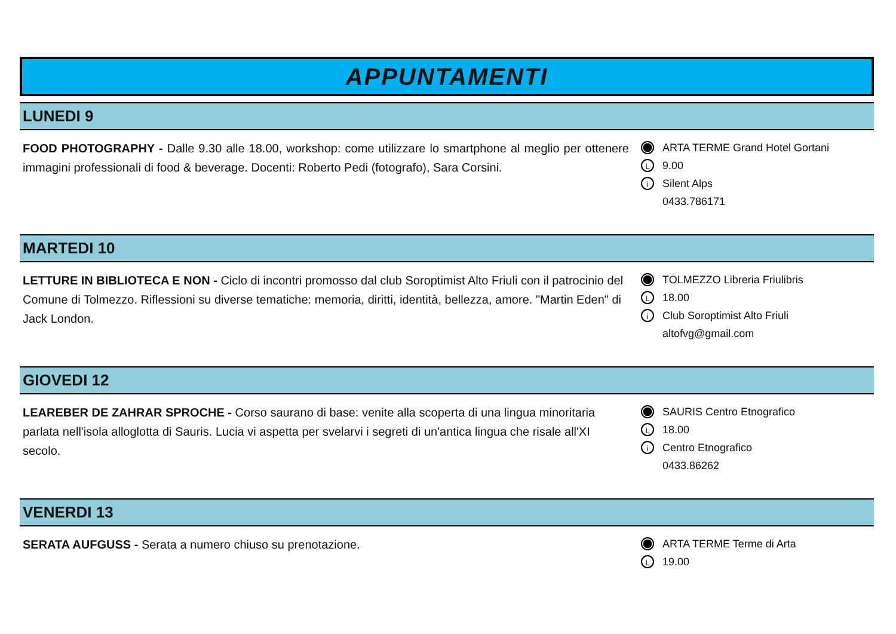APPUNTAMENTI
LUNEDI 9
FOOD PHOTOGRAPHY - Dalle 9.30 alle 18.00, workshop: come utilizzare lo smartphone al meglio per ottenere immagini professionali di food & beverage. Docenti: Roberto Pedi (fotografo), Sara Corsini.
ARTA TERME Grand Hotel Gortani
L 9.00
i Silent Alps
0433.786171
MARTEDI 10
LETTURE IN BIBLIOTECA E NON - Ciclo di incontri promosso dal club Soroptimist Alto Friuli con il patrocinio del Comune di Tolmezzo. Riflessioni su diverse tematiche: memoria, diritti, identità, bellezza, amore. "Martin Eden" di Jack London.
TOLMEZZO Libreria Friulibris
L 18.00
i Club Soroptimist Alto Friuli
altofvg@gmail.com
GIOVEDI 12
LEAREBER DE ZAHRAR SPROCHE - Corso saurano di base: venite alla scoperta di una lingua minoritaria parlata nell'isola alloglotta di Sauris. Lucia vi aspetta per svelarvi i segreti di un'antica lingua che risale all'XI secolo.
SAURIS Centro Etnografico
L 18.00
i Centro Etnografico
0433.86262
VENERDI 13
SERATA AUFGUSS - Serata a numero chiuso su prenotazione.
ARTA TERME Terme di Arta
L 19.00